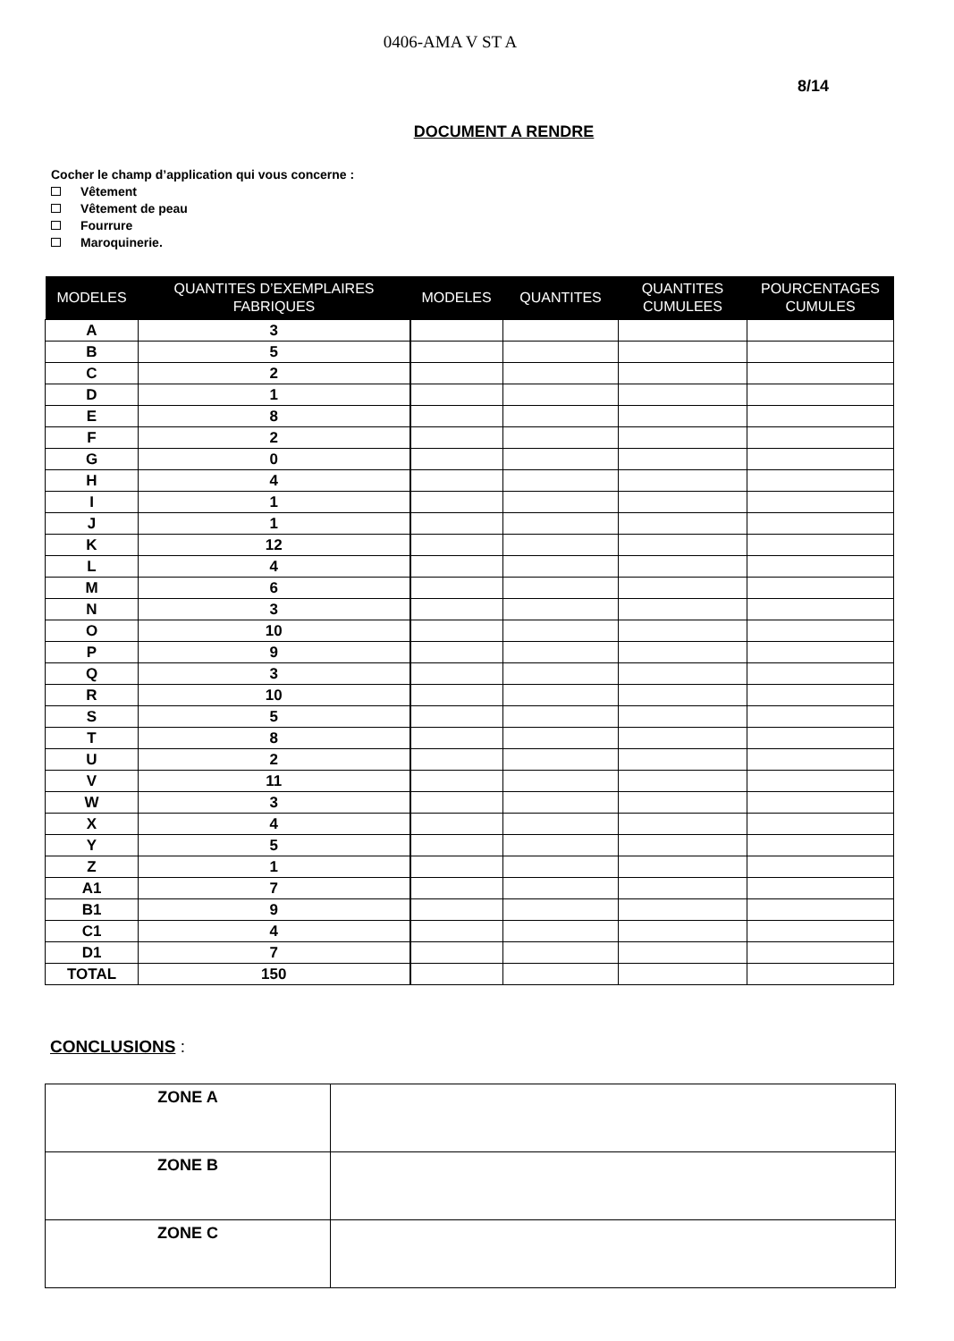0406-AMA V ST A
8/14
DOCUMENT A RENDRE
Cocher le champ d’application qui vous concerne :
Vêtement
Vêtement de peau
Fourrure
Maroquinerie.
| MODELES | QUANTITES D’EXEMPLAIRES FABRIQUES | MODELES | QUANTITES | QUANTITES CUMULEES | POURCENTAGES CUMULES |
| --- | --- | --- | --- | --- | --- |
| A | 3 | | | | |
| B | 5 | | | | |
| C | 2 | | | | |
| D | 1 | | | | |
| E | 8 | | | | |
| F | 2 | | | | |
| G | 0 | | | | |
| H | 4 | | | | |
| I | 1 | | | | |
| J | 1 | | | | |
| K | 12 | | | | |
| L | 4 | | | | |
| M | 6 | | | | |
| N | 3 | | | | |
| O | 10 | | | | |
| P | 9 | | | | |
| Q | 3 | | | | |
| R | 10 | | | | |
| S | 5 | | | | |
| T | 8 | | | | |
| U | 2 | | | | |
| V | 11 | | | | |
| W | 3 | | | | |
| X | 4 | | | | |
| Y | 5 | | | | |
| Z | 1 | | | | |
| A1 | 7 | | | | |
| B1 | 9 | | | | |
| C1 | 4 | | | | |
| D1 | 7 | | | | |
| TOTAL | 150 | | | | |
CONCLUSIONS :
| ZONE A | |
| ZONE B | |
| ZONE C | |